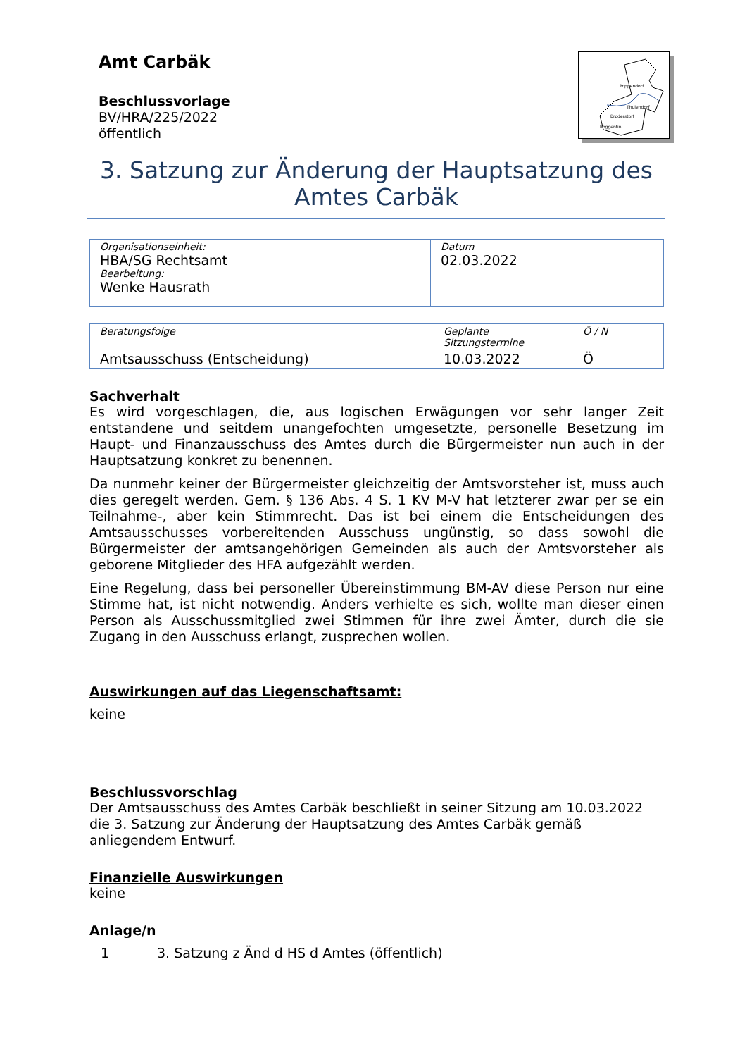Amt Carbäk
Beschlussvorlage
BV/HRA/225/2022
öffentlich
Poppendorf
Thulendorf
Broderstorf
Roggentin
3. Satzung zur Änderung der Hauptsatzung des Amtes Carbäk
| Organisationseinheit: HBA/SG Rechtsamt Bearbeitung: Wenke Hausrath | Datum 02.03.2022 |
| Beratungsfolge | Geplante Sitzungstermine | Ö / N |
| Amtsausschuss (Entscheidung) | 10.03.2022 | Ö |
Sachverhalt
Es wird vorgeschlagen, die, aus logischen Erwägungen vor sehr langer Zeit entstandene und seitdem unangefochten umgesetzte, personelle Besetzung im Haupt- und Finanzausschuss des Amtes durch die Bürgermeister nun auch in der Hauptsatzung konkret zu benennen.
Da nunmehr keiner der Bürgermeister gleichzeitig der Amtsvorsteher ist, muss auch dies geregelt werden. Gem. § 136 Abs. 4 S. 1 KV M-V hat letzterer zwar per se ein Teilnahme-, aber kein Stimmrecht. Das ist bei einem die Entscheidungen des Amtsausschusses vorbereitenden Ausschuss ungünstig, so dass sowohl die Bürgermeister der amtsangehörigen Gemeinden als auch der Amtsvorsteher als geborene Mitglieder des HFA aufgezählt werden.
Eine Regelung, dass bei personeller Übereinstimmung BM-AV diese Person nur eine Stimme hat, ist nicht notwendig. Anders verhielte es sich, wollte man dieser einen Person als Ausschussmitglied zwei Stimmen für ihre zwei Ämter, durch die sie Zugang in den Ausschuss erlangt, zusprechen wollen.
Auswirkungen auf das Liegenschaftsamt:
keine
Beschlussvorschlag
Der Amtsausschuss des Amtes Carbäk beschließt in seiner Sitzung am 10.03.2022 die 3. Satzung zur Änderung der Hauptsatzung des Amtes Carbäk gemäß anliegendem Entwurf.
Finanzielle Auswirkungen
keine
Anlage/n
1 3. Satzung z Änd d HS d Amtes (öffentlich)